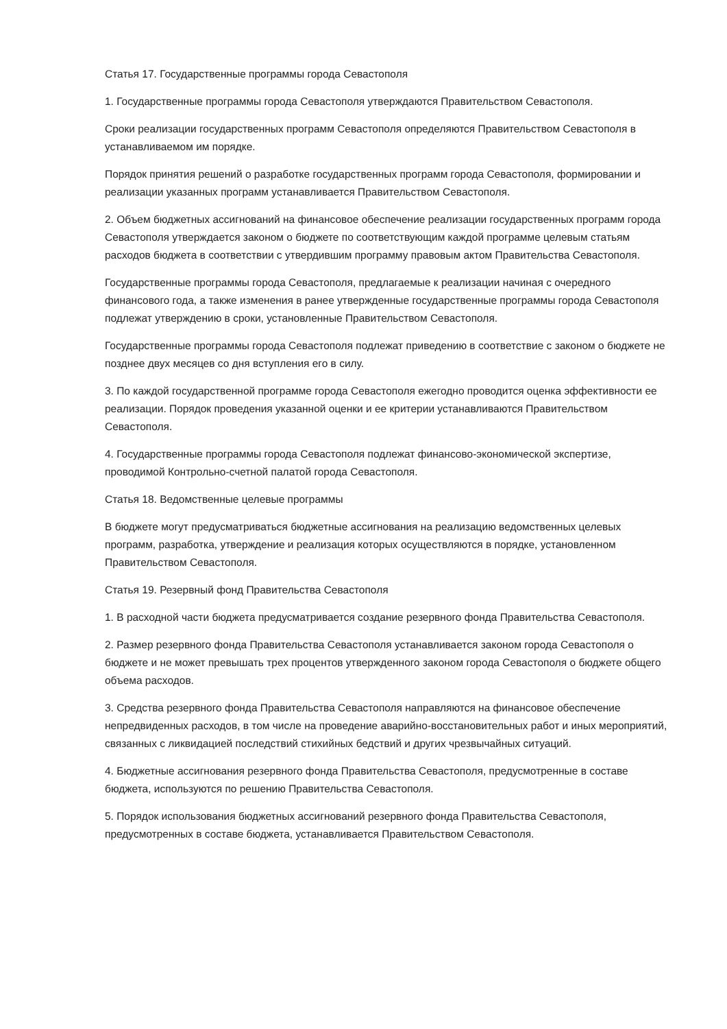Статья 17. Государственные программы города Севастополя
1. Государственные программы города Севастополя утверждаются Правительством Севастополя.
Сроки реализации государственных программ Севастополя определяются Правительством Севастополя в устанавливаемом им порядке.
Порядок принятия решений о разработке государственных программ города Севастополя, формировании и реализации указанных программ устанавливается Правительством Севастополя.
2. Объем бюджетных ассигнований на финансовое обеспечение реализации государственных программ города Севастополя утверждается законом о бюджете по соответствующим каждой программе целевым статьям расходов бюджета в соответствии с утвердившим программу правовым актом Правительства Севастополя.
Государственные программы города Севастополя, предлагаемые к реализации начиная с очередного финансового года, а также изменения в ранее утвержденные государственные программы города Севастополя подлежат утверждению в сроки, установленные Правительством Севастополя.
Государственные программы города Севастополя подлежат приведению в соответствие с законом о бюджете не позднее двух месяцев со дня вступления его в силу.
3. По каждой государственной программе города Севастополя ежегодно проводится оценка эффективности ее реализации. Порядок проведения указанной оценки и ее критерии устанавливаются Правительством Севастополя.
4. Государственные программы города Севастополя подлежат финансово-экономической экспертизе, проводимой Контрольно-счетной палатой города Севастополя.
Статья 18. Ведомственные целевые программы
В бюджете могут предусматриваться бюджетные ассигнования на реализацию ведомственных целевых программ, разработка, утверждение и реализация которых осуществляются в порядке, установленном Правительством Севастополя.
Статья 19. Резервный фонд Правительства Севастополя
1. В расходной части бюджета предусматривается создание резервного фонда Правительства Севастополя.
2. Размер резервного фонда Правительства Севастополя устанавливается законом города Севастополя о бюджете и не может превышать трех процентов утвержденного законом города Севастополя о бюджете общего объема расходов.
3. Средства резервного фонда Правительства Севастополя направляются на финансовое обеспечение непредвиденных расходов, в том числе на проведение аварийно-восстановительных работ и иных мероприятий, связанных с ликвидацией последствий стихийных бедствий и других чрезвычайных ситуаций.
4. Бюджетные ассигнования резервного фонда Правительства Севастополя, предусмотренные в составе бюджета, используются по решению Правительства Севастополя.
5. Порядок использования бюджетных ассигнований резервного фонда Правительства Севастополя, предусмотренных в составе бюджета, устанавливается Правительством Севастополя.